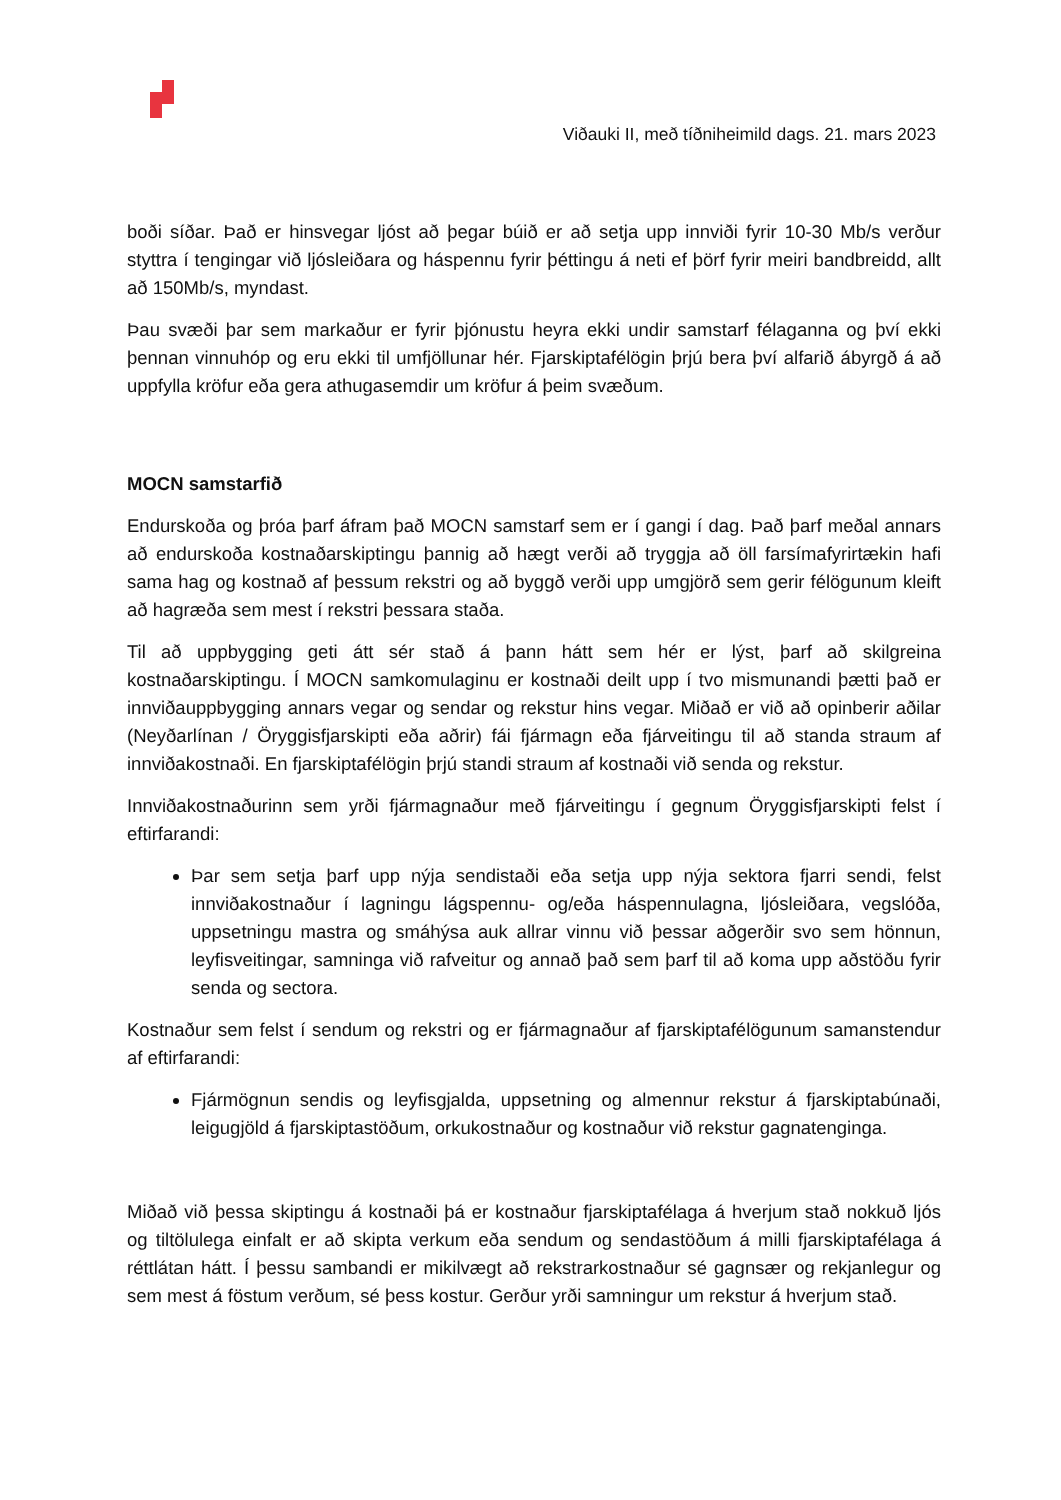Viðauki II, með tíðniheimild dags. 21. mars 2023
boði síðar. Það er hinsvegar ljóst að þegar búið er að setja upp innviði fyrir 10-30 Mb/s verður styttra í tengingar við ljósleiðara og háspennu fyrir þéttingu á neti ef þörf fyrir meiri bandbreidd, allt að 150Mb/s, myndast.
Þau svæði þar sem markaður er fyrir þjónustu heyra ekki undir samstarf félaganna og því ekki þennan vinnuhóp og eru ekki til umfjöllunar hér. Fjarskiptafélögin þrjú bera því alfarið ábyrgð á að uppfylla kröfur eða gera athugasemdir um kröfur á þeim svæðum.
MOCN samstarfið
Endurskoða og þróa þarf áfram það MOCN samstarf sem er í gangi í dag. Það þarf meðal annars að endurskoða kostnaðarskiptingu þannig að hægt verði að tryggja að öll farsímafyrirtækin hafi sama hag og kostnað af þessum rekstri og að byggð verði upp umgjörð sem gerir félögunum kleift að hagræða sem mest í rekstri þessara staða.
Til að uppbygging geti átt sér stað á þann hátt sem hér er lýst, þarf að skilgreina kostnaðarskiptingu. Í MOCN samkomulaginu er kostnaði deilt upp í tvo mismunandi þætti það er innviðauppbygging annars vegar og sendar og rekstur hins vegar. Miðað er við að opinberir aðilar (Neyðarlínan / Öryggisfjarskipti eða aðrir) fái fjármagn eða fjárveitingu til að standa straum af innviðakostnaði. En fjarskiptafélögin þrjú standi straum af kostnaði við senda og rekstur.
Innviðakostnaðurinn sem yrði fjármagnaður með fjárveitingu í gegnum Öryggisfjarskipti felst í eftirfarandi:
Þar sem setja þarf upp nýja sendistaði eða setja upp nýja sektora fjarri sendi, felst innviðakostnaður í lagningu lágspennu- og/eða háspennulagna, ljósleiðara, vegslóða, uppsetningu mastra og smáhýsa auk allrar vinnu við þessar aðgerðir svo sem hönnun, leyfisveitingar, samninga við rafveitur og annað það sem þarf til að koma upp aðstöðu fyrir senda og sectora.
Kostnaður sem felst í sendum og rekstri og er fjármagnaður af fjarskiptafélögunum samanstendur af eftirfarandi:
Fjármögnun sendis og leyfisgjalda, uppsetning og almennur rekstur á fjarskiptabúnaði, leigugjöld á fjarskiptastöðum, orkukostnaður og kostnaður við rekstur gagnatenginga.
Miðað við þessa skiptingu á kostnaði þá er kostnaður fjarskiptafélaga á hverjum stað nokkuð ljós og tiltölulega einfalt er að skipta verkum eða sendum og sendastöðum á milli fjarskiptafélaga á réttlátan hátt. Í þessu sambandi er mikilvægt að rekstrarkostnaður sé gagnsær og rekjanlegur og sem mest á föstum verðum, sé þess kostur. Gerður yrði samningur um rekstur á hverjum stað.